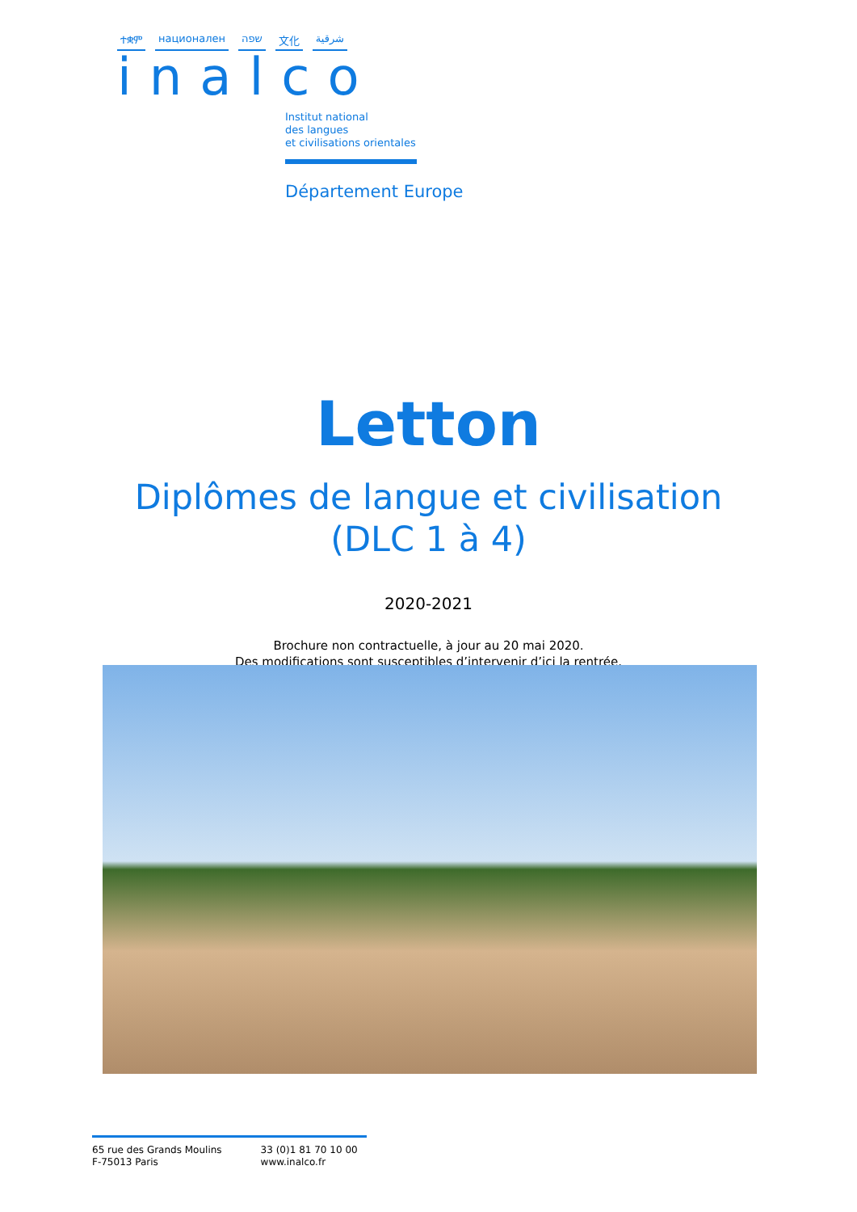ተቋም национален שפה 文化 شرقية
inalco
Institut national
des langues
et civilisations orientales
Département Europe
Letton
Diplômes de langue et civilisation
(DLC 1 à 4)
2020-2021
Brochure non contractuelle, à jour au 20 mai 2020.
Des modifications sont susceptibles d’intervenir d’ici la rentrée.
65 rue des Grands Moulins
F-75013 Paris
33 (0)1 81 70 10 00
www.inalco.fr